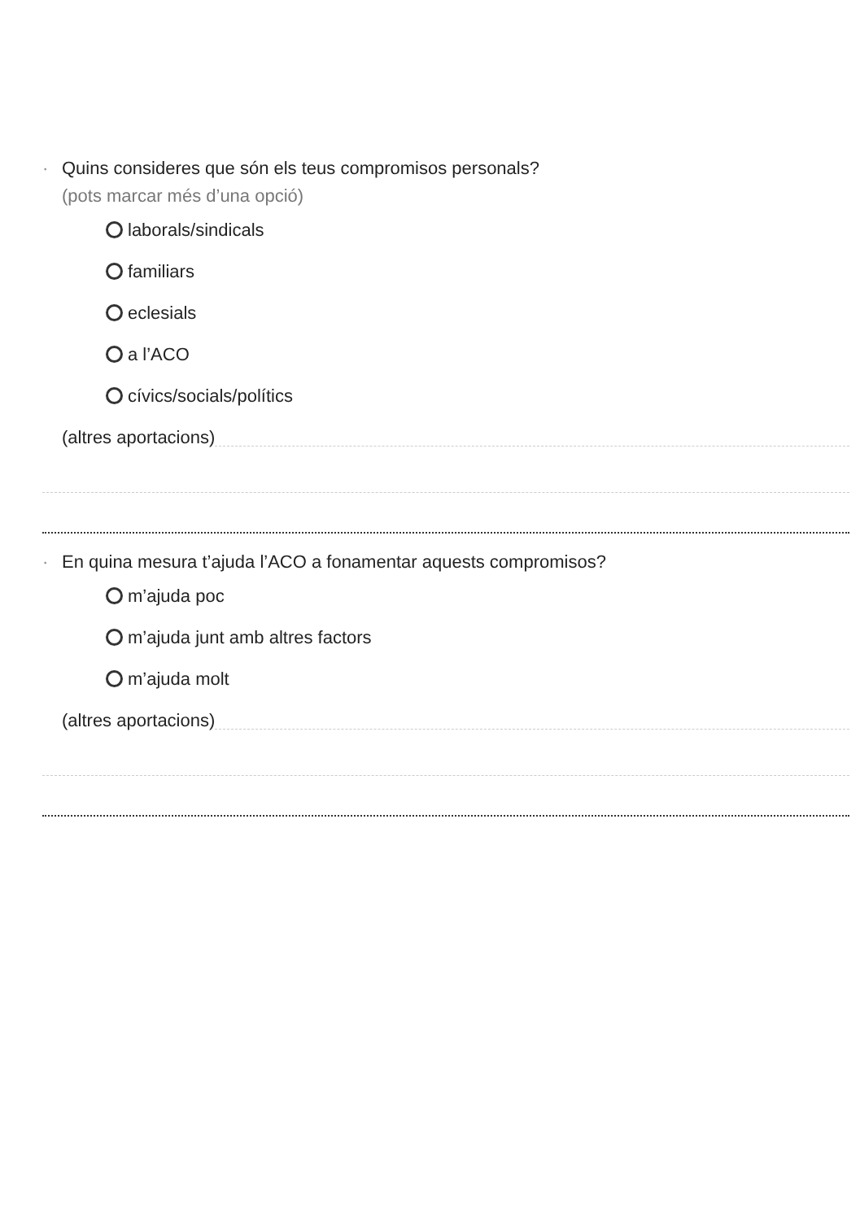· Quins consideres que són els teus compromisos personals?
(pots marcar més d’una opció)
laborals/sindicals
familiars
eclesials
a l’ACO
cívics/socials/polítics
(altres aportacions)
· En quina mesura t’ajuda l’ACO a fonamentar aquests compromisos?
m’ajuda poc
m’ajuda junt amb altres factors
m’ajuda molt
(altres aportacions)